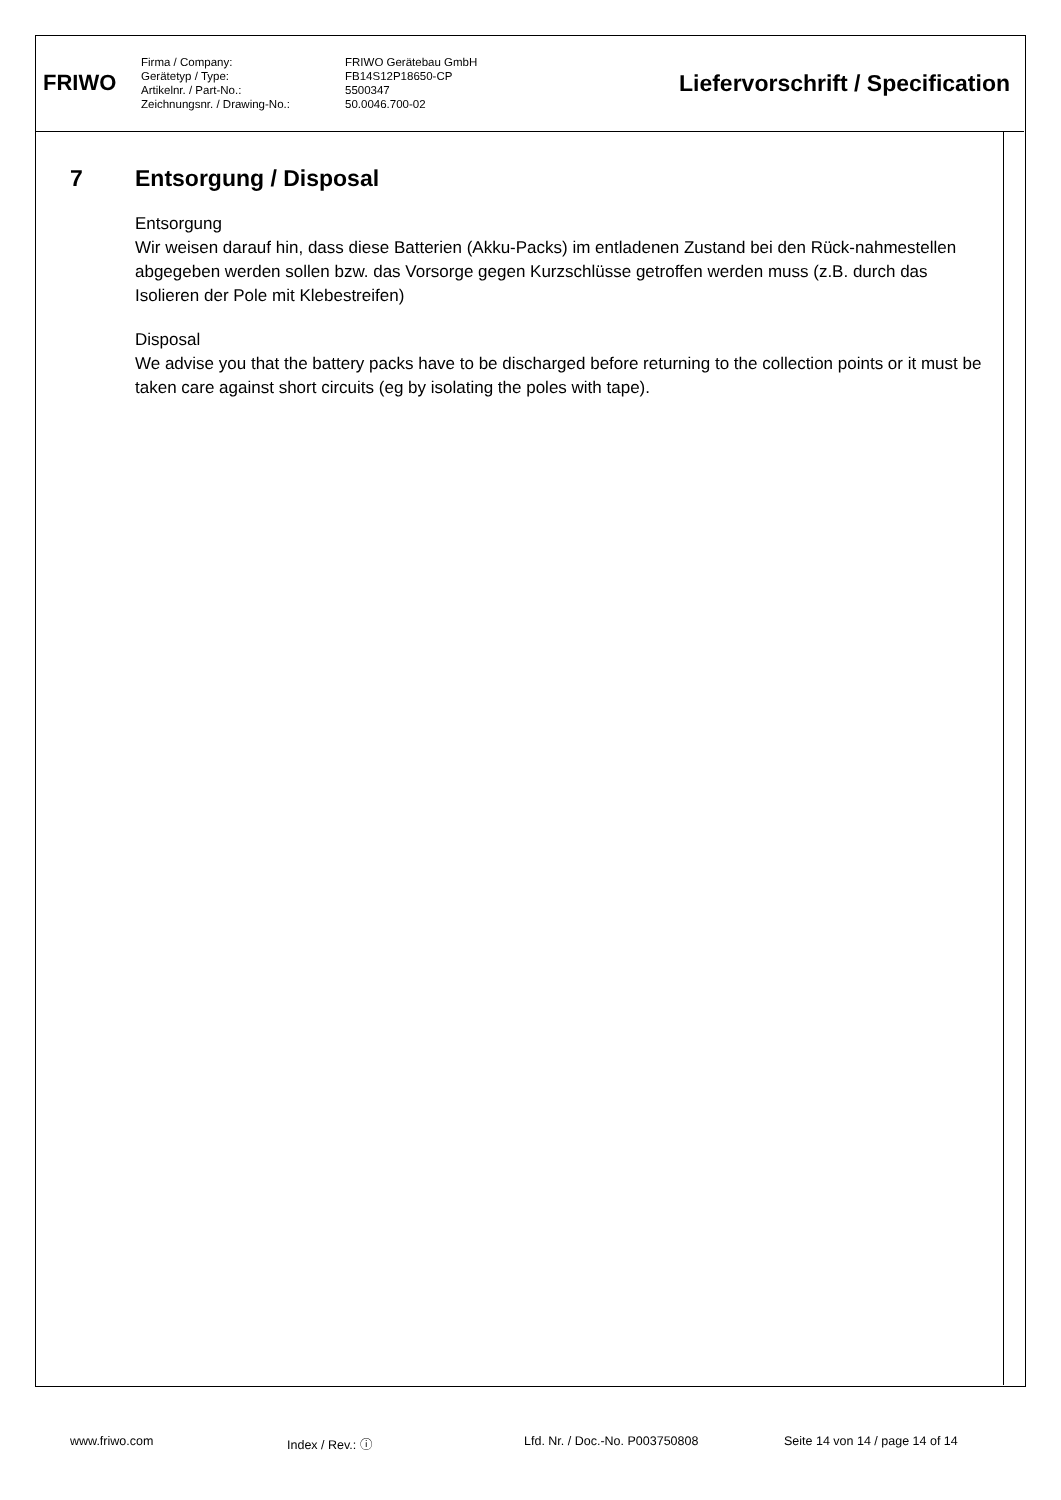FRIWO
Firma / Company:
Gerätetyp / Type:
Artikelnr. / Part-No.:
Zeichnungsnr. / Drawing-No.:
FRIWO Gerätebau GmbH
FB14S12P18650-CP
5500347
50.0046.700-02
Liefervorschrift / Specification
7 Entsorgung / Disposal
Entsorgung
Wir weisen darauf hin, dass diese Batterien (Akku-Packs) im entladenen Zustand bei den Rück-nahmestellen abgegeben werden sollen bzw. das Vorsorge gegen Kurzschlüsse getroffen werden muss (z.B. durch das Isolieren der Pole mit Klebestreifen)
Disposal
We advise you that the battery packs have to be discharged before returning to the collection points or it must be taken care against short circuits (eg by isolating the poles with tape).
www.friwo.com Index / Rev.: ⓘ Lfd. Nr. / Doc.-No. P003750808 Seite 14 von 14 / page 14 of 14